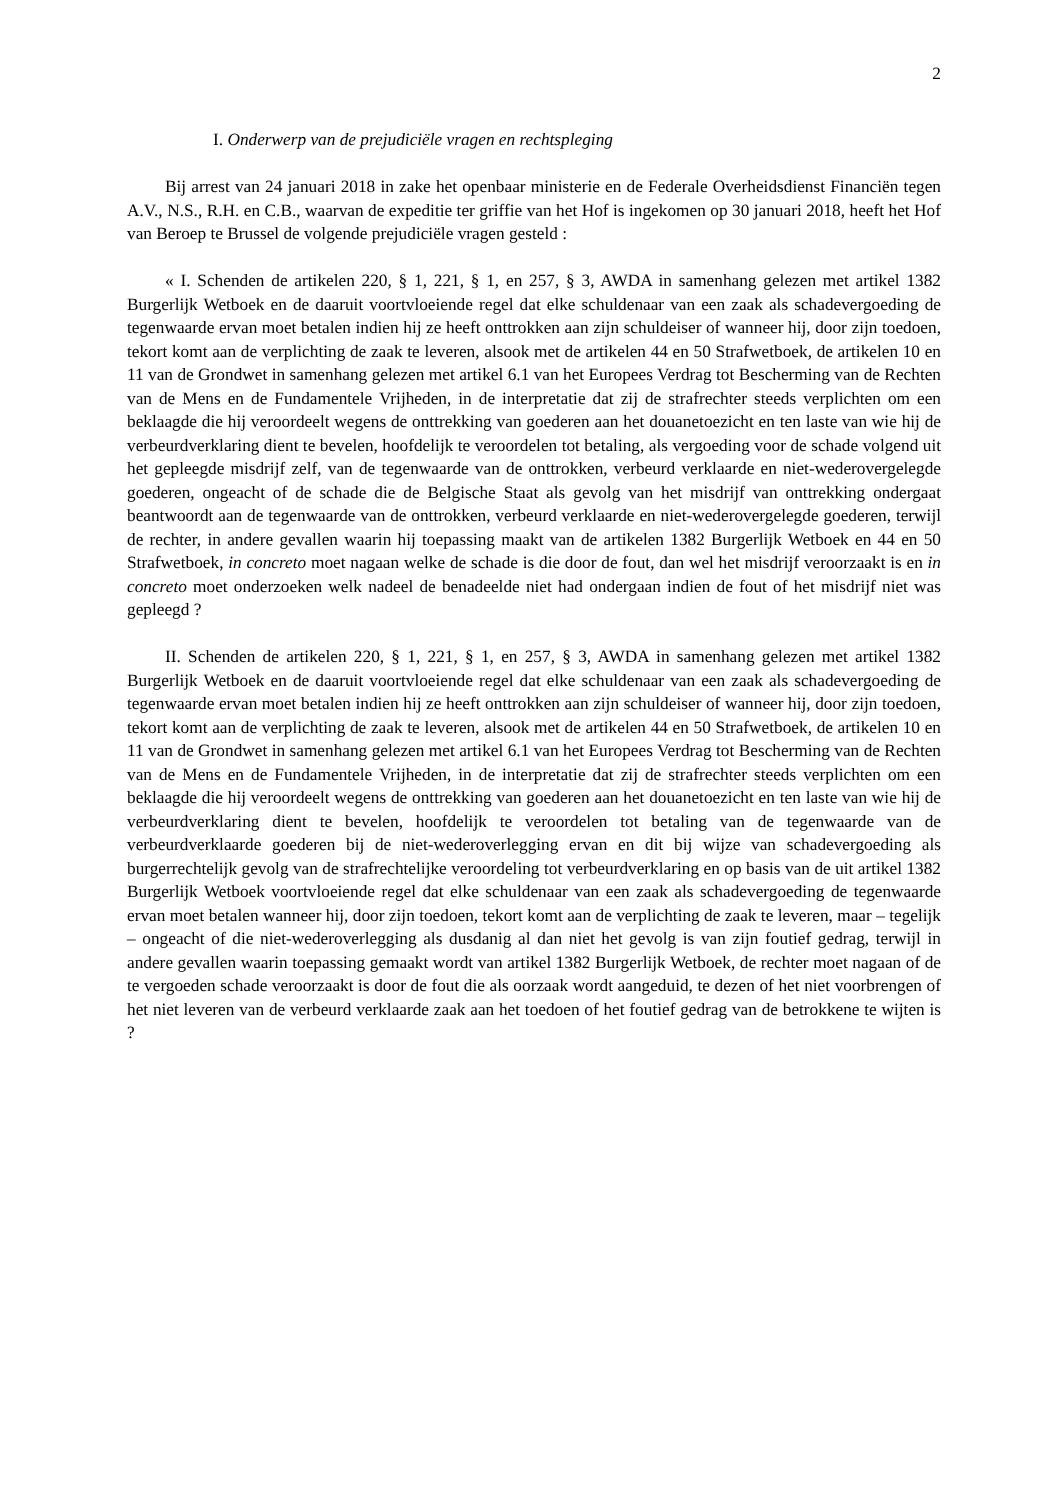2
I. Onderwerp van de prejudiciële vragen en rechtspleging
Bij arrest van 24 januari 2018 in zake het openbaar ministerie en de Federale Overheidsdienst Financiën tegen A.V., N.S., R.H. en C.B., waarvan de expeditie ter griffie van het Hof is ingekomen op 30 januari 2018, heeft het Hof van Beroep te Brussel de volgende prejudiciële vragen gesteld :
« I. Schenden de artikelen 220, § 1, 221, § 1, en 257, § 3, AWDA in samenhang gelezen met artikel 1382 Burgerlijk Wetboek en de daaruit voortvloeiende regel dat elke schuldenaar van een zaak als schadevergoeding de tegenwaarde ervan moet betalen indien hij ze heeft onttrokken aan zijn schuldeiser of wanneer hij, door zijn toedoen, tekort komt aan de verplichting de zaak te leveren, alsook met de artikelen 44 en 50 Strafwetboek, de artikelen 10 en 11 van de Grondwet in samenhang gelezen met artikel 6.1 van het Europees Verdrag tot Bescherming van de Rechten van de Mens en de Fundamentele Vrijheden, in de interpretatie dat zij de strafrechter steeds verplichten om een beklaagde die hij veroordeelt wegens de onttrekking van goederen aan het douanetoezicht en ten laste van wie hij de verbeurdverklaring dient te bevelen, hoofdelijk te veroordelen tot betaling, als vergoeding voor de schade volgend uit het gepleegde misdrijf zelf, van de tegenwaarde van de onttrokken, verbeurd verklaarde en niet-wederovergelegde goederen, ongeacht of de schade die de Belgische Staat als gevolg van het misdrijf van onttrekking ondergaat beantwoordt aan de tegenwaarde van de onttrokken, verbeurd verklaarde en niet-wederovergelegde goederen, terwijl de rechter, in andere gevallen waarin hij toepassing maakt van de artikelen 1382 Burgerlijk Wetboek en 44 en 50 Strafwetboek, in concreto moet nagaan welke de schade is die door de fout, dan wel het misdrijf veroorzaakt is en in concreto moet onderzoeken welk nadeel de benadeelde niet had ondergaan indien de fout of het misdrijf niet was gepleegd ?
II. Schenden de artikelen 220, § 1, 221, § 1, en 257, § 3, AWDA in samenhang gelezen met artikel 1382 Burgerlijk Wetboek en de daaruit voortvloeiende regel dat elke schuldenaar van een zaak als schadevergoeding de tegenwaarde ervan moet betalen indien hij ze heeft onttrokken aan zijn schuldeiser of wanneer hij, door zijn toedoen, tekort komt aan de verplichting de zaak te leveren, alsook met de artikelen 44 en 50 Strafwetboek, de artikelen 10 en 11 van de Grondwet in samenhang gelezen met artikel 6.1 van het Europees Verdrag tot Bescherming van de Rechten van de Mens en de Fundamentele Vrijheden, in de interpretatie dat zij de strafrechter steeds verplichten om een beklaagde die hij veroordeelt wegens de onttrekking van goederen aan het douanetoezicht en ten laste van wie hij de verbeurdverklaring dient te bevelen, hoofdelijk te veroordelen tot betaling van de tegenwaarde van de verbeurdverklaarde goederen bij de niet-wederoverlegging ervan en dit bij wijze van schadevergoeding als burgerrechtelijk gevolg van de strafrechtelijke veroordeling tot verbeurdverklaring en op basis van de uit artikel 1382 Burgerlijk Wetboek voortvloeiende regel dat elke schuldenaar van een zaak als schadevergoeding de tegenwaarde ervan moet betalen wanneer hij, door zijn toedoen, tekort komt aan de verplichting de zaak te leveren, maar – tegelijk – ongeacht of die niet-wederoverlegging als dusdanig al dan niet het gevolg is van zijn foutief gedrag, terwijl in andere gevallen waarin toepassing gemaakt wordt van artikel 1382 Burgerlijk Wetboek, de rechter moet nagaan of de te vergoeden schade veroorzaakt is door de fout die als oorzaak wordt aangeduid, te dezen of het niet voorbrengen of het niet leveren van de verbeurd verklaarde zaak aan het toedoen of het foutief gedrag van de betrokkene te wijten is ?